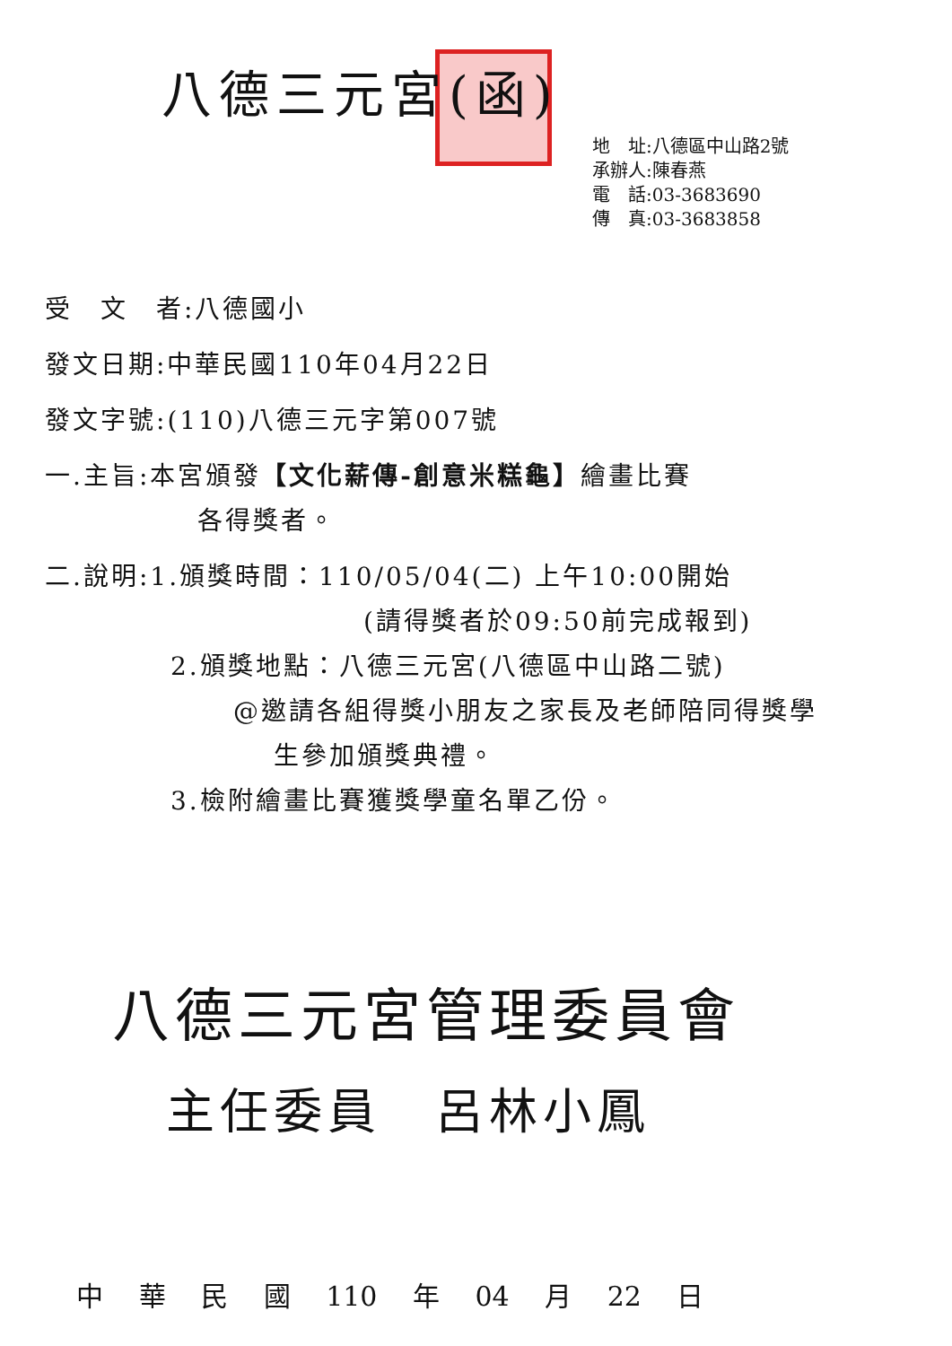八德三元宮(函)
地　址:八德區中山路2號
承辦人:陳春燕
電　話:03-3683690
傳　真:03-3683858
受　文　者:八德國小
發文日期:中華民國110年04月22日
發文字號:(110)八德三元字第007號
一.主旨:本宮頒發【文化薪傳-創意米糕龜】繪畫比賽
各得獎者。
二.說明:1.頒獎時間：110/05/04(二) 上午10:00開始
(請得獎者於09:50前完成報到)
2.頒獎地點：八德三元宮(八德區中山路二號)
@邀請各組得獎小朋友之家長及老師陪同得獎學
生參加頒獎典禮。
3.檢附繪畫比賽獲獎學童名單乙份。
八德三元宮管理委員會
主任委員　呂林小鳳
中 華 民 國 110 年 04 月 22 日